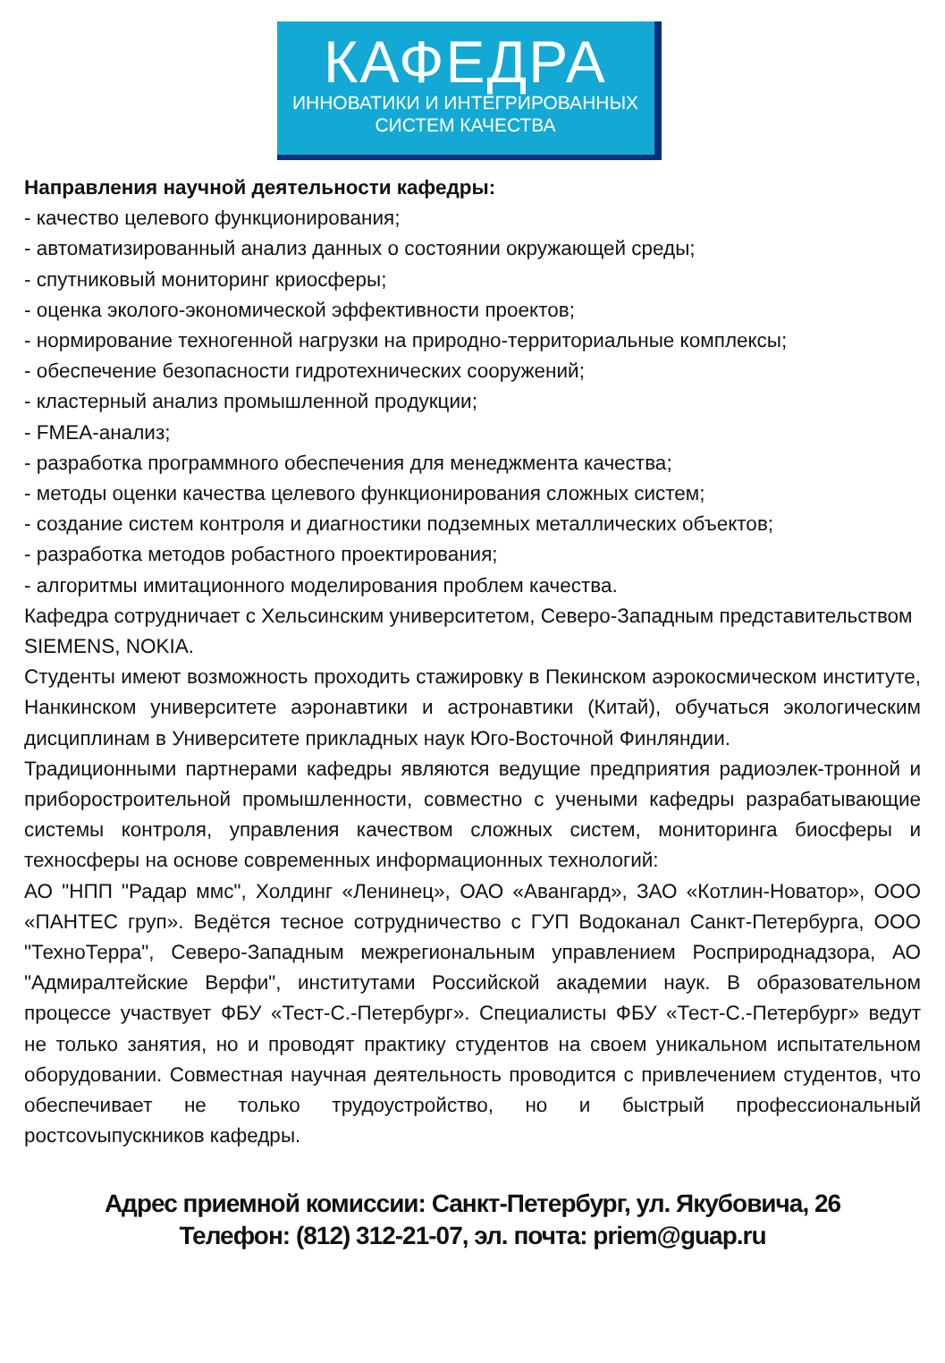КАФЕДРА
ИННОВАТИКИ И ИНТЕГРИРОВАННЫХ
СИСТЕМ КАЧЕСТВА
Направления научной деятельности кафедры:
- качество целевого функционирования;
- автоматизированный анализ данных о состоянии окружающей среды;
- спутниковый мониторинг криосферы;
- оценка эколого-экономической эффективности проектов;
- нормирование техногенной нагрузки на природно-территориальные комплексы;
- обеспечение безопасности гидротехнических сооружений;
- кластерный анализ промышленной продукции;
- FMEA-анализ;
- разработка программного обеспечения для менеджмента качества;
- методы оценки качества целевого функционирования сложных систем;
- создание систем контроля и диагностики подземных металлических объектов;
- разработка методов робастного проектирования;
- алгоритмы имитационного моделирования проблем качества.
Кафедра сотрудничает с Хельсинским университетом, Северо-Западным представительством SIEMENS, NOKIA.
Студенты имеют возможность проходить стажировку в Пекинском аэрокосмическом институте, Нанкинском университете аэронавтики и астронавтики (Китай), обучаться экологическим дисциплинам в Университете прикладных наук Юго-Восточной Финляндии.
Традиционными партнерами кафедры являются ведущие предприятия радиоэлек-тронной и приборостроительной промышленности, совместно с учеными кафедры разрабатывающие системы контроля, управления качеством сложных систем, мониторинга биосферы и техносферы на основе современных информационных технологий:
АО "НПП "Радар ммс", Холдинг «Ленинец», ОАО «Авангард», ЗАО «Котлин-Новатор», ООО «ПАНТЕС груп». Ведётся тесное сотрудничество с ГУП Водоканал Санкт-Петербурга, ООО "ТехноТерра", Северо-Западным межрегиональным управлением Росприроднадзора, АО "Адмиралтейские Верфи", институтами Российской академии наук. В образовательном процессе участвует ФБУ «Тест-С.-Петербург». Специалисты ФБУ «Тест-С.-Петербург» ведут не только занятия, но и проводят практику студентов на своем уникальном испытательном оборудовании. Совместная научная деятельность проводится с привлечением студентов, что обеспечивает не только трудоустройство, но и быстрый профессиональный ростcovыпускников кафедры.
Адрес приемной комиссии: Санкт-Петербург, ул. Якубовича, 26
Телефон: (812) 312-21-07, эл. почта: priem@guap.ru